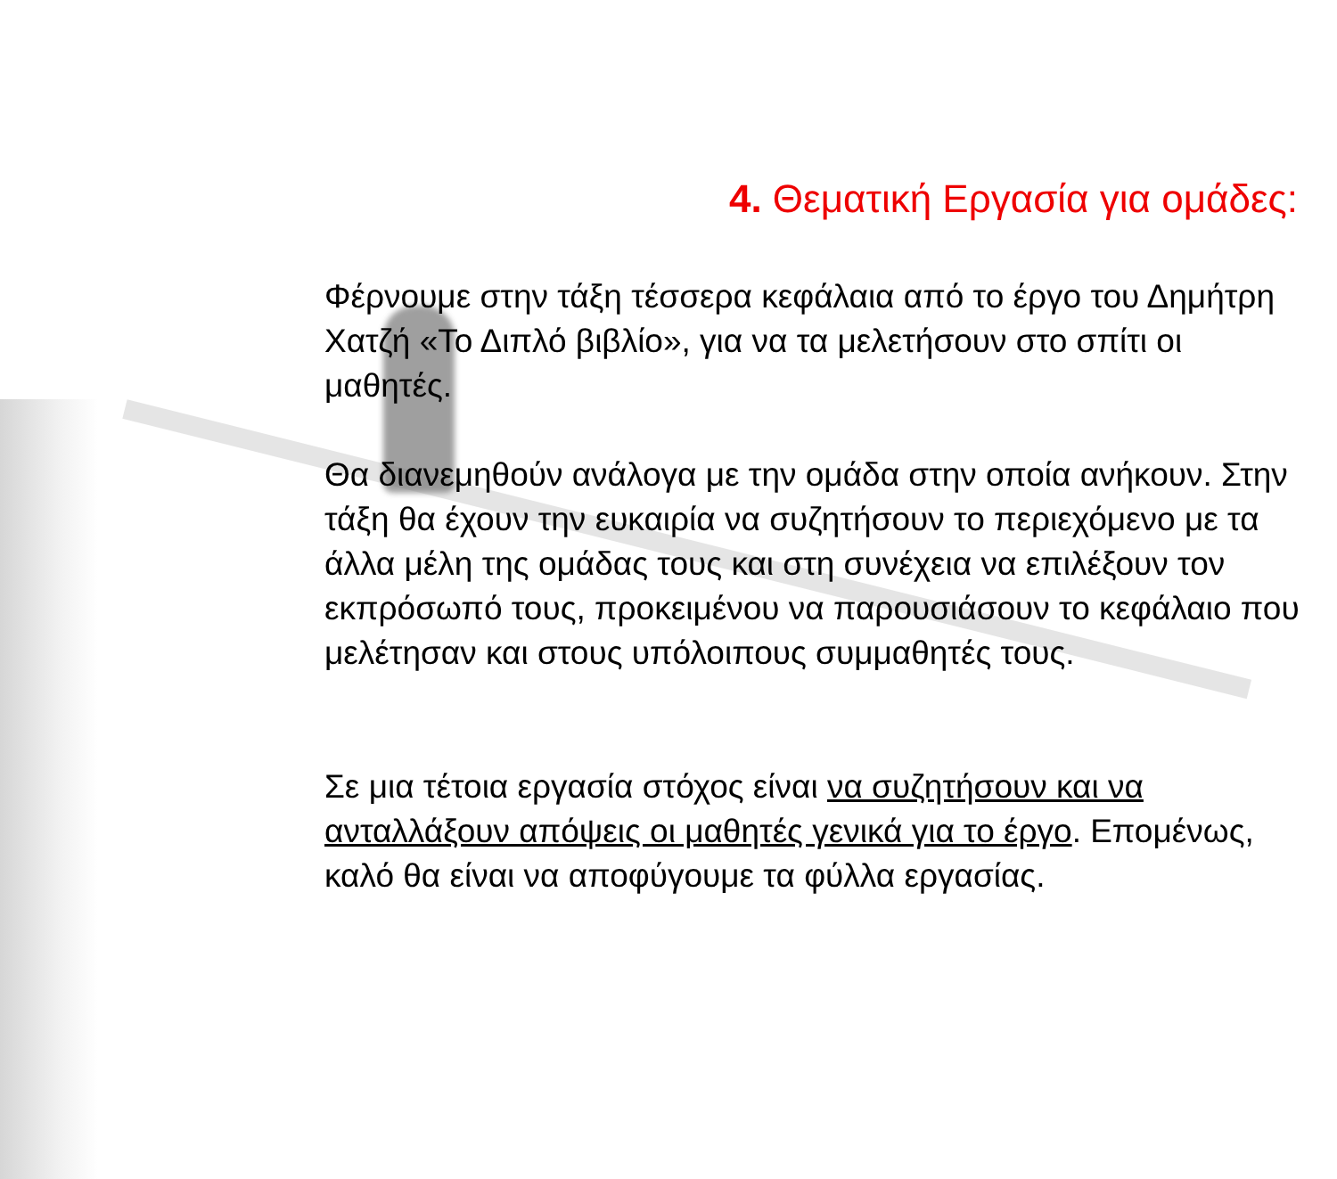4. Θεματική Εργασία για ομάδες:
Φέρνουμε στην τάξη τέσσερα κεφάλαια από το έργο του Δημήτρη Χατζή «Το Διπλό βιβλίο», για να τα μελετήσουν στο σπίτι οι μαθητές.
Θα διανεμηθούν ανάλογα με την ομάδα στην οποία ανήκουν. Στην τάξη θα έχουν την ευκαιρία να συζητήσουν το περιεχόμενο με τα άλλα μέλη της ομάδας τους και στη συνέχεια να επιλέξουν τον εκπρόσωπό τους, προκειμένου να παρουσιάσουν το κεφάλαιο που μελέτησαν και στους υπόλοιπους συμμαθητές τους.
Σε μια τέτοια εργασία στόχος είναι να συζητήσουν και να ανταλλάξουν απόψεις οι μαθητές γενικά για το έργο. Επομένως, καλό θα είναι να αποφύγουμε τα φύλλα εργασίας.